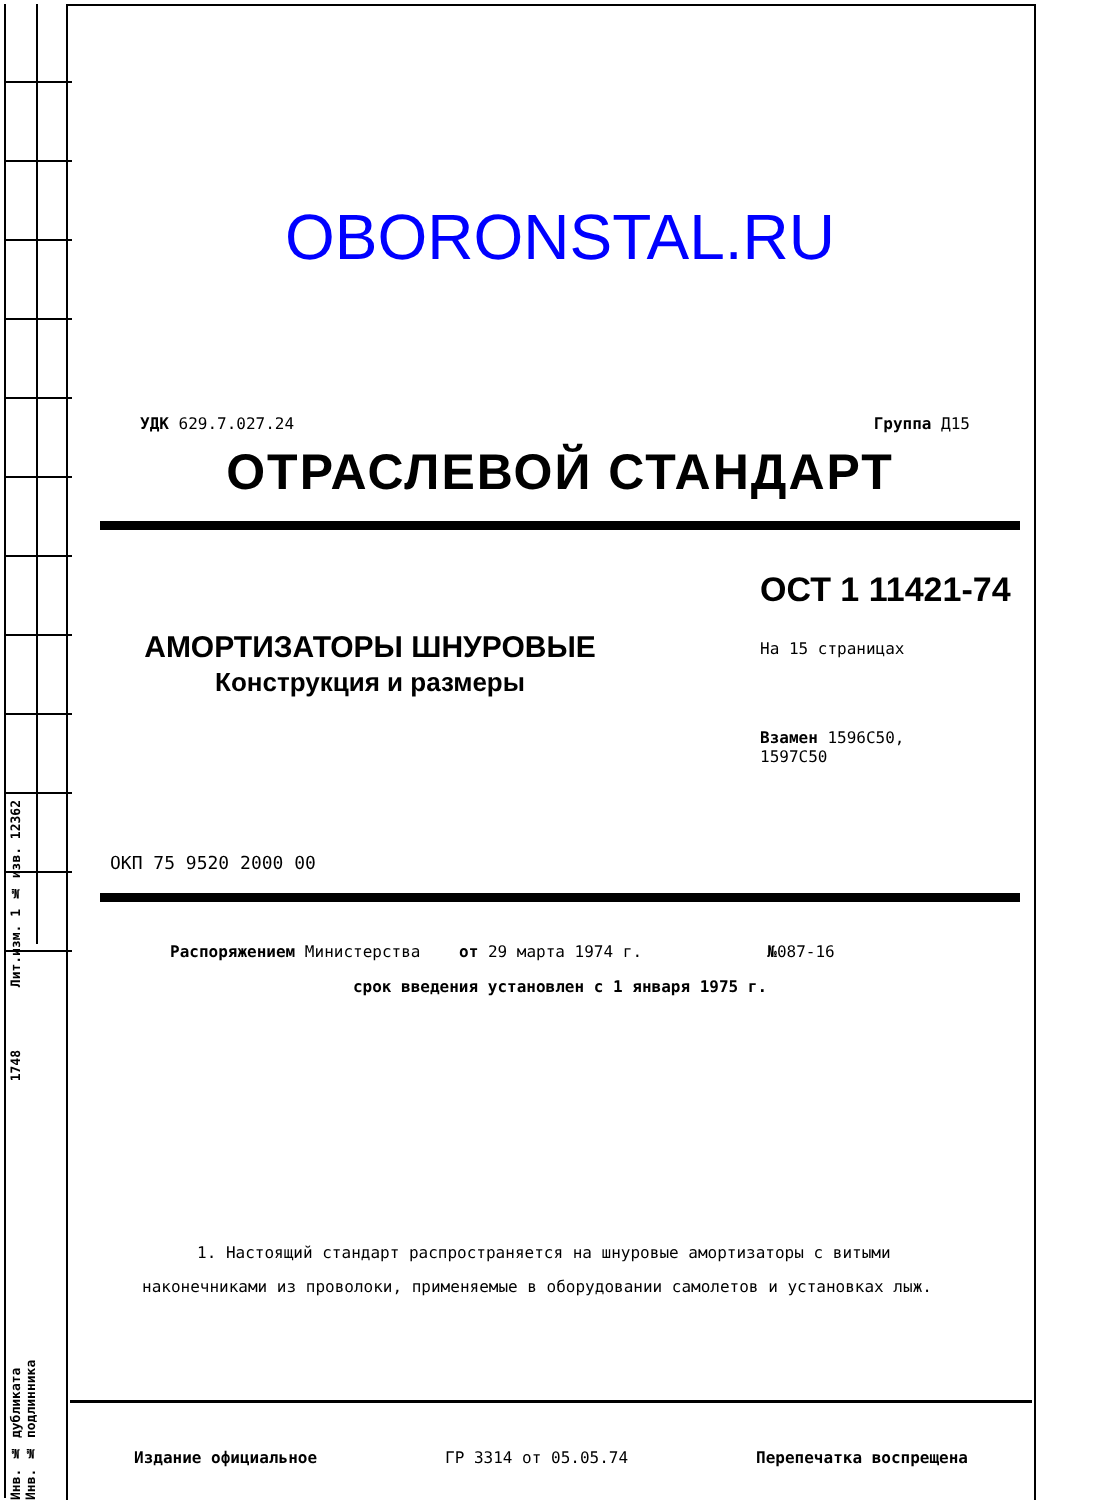Лит.изм. 1 № изв. 12362
1748
Инв. № дубликата Инв. № подлинника
OBORONSTAL.RU
УДК 629.7.027.24 Группа Д15
ОТРАСЛЕВОЙ СТАНДАРТ
АМОРТИЗАТОРЫ ШНУРОВЫЕ
Конструкция и размеры
ОСТ 1 11421-74
На 15 страницах
Взамен 1596С50,
1597С50
ОКП 75 9520 2000 00
Распоряжением Министерства от 29 марта 1974 г. №087-16
срок введения установлен с 1 января 1975 г.
1. Настоящий стандарт распространяется на шнуровые амортизаторы с витыми наконечниками из проволоки, применяемые в оборудовании самолетов и установках лыж.
Издание официальное ГР 3314 от 05.05.74 Перепечатка воспрещена